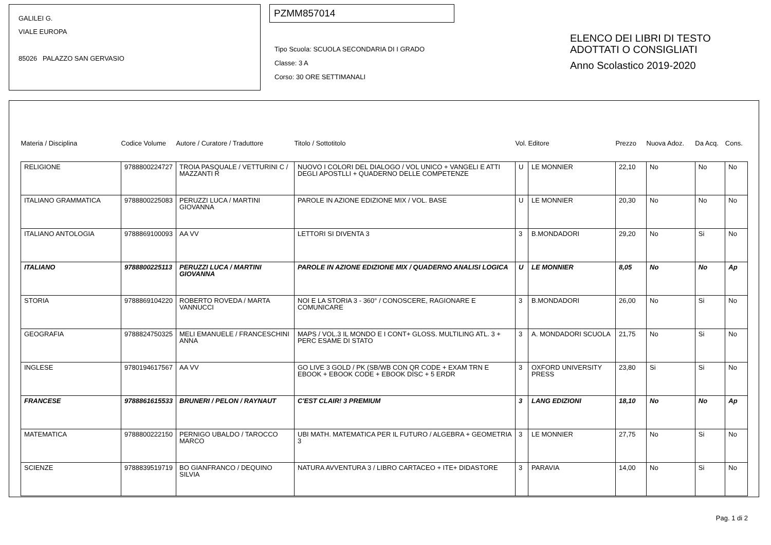GALILEI G.
VIALE EUROPA
85026 PALAZZO SAN GERVASIO
PZMM857014
Tipo Scuola: SCUOLA SECONDARIA DI I GRADO
Classe: 3 A
Corso: 30 ORE SETTIMANALI
ELENCO DEI LIBRI DI TESTO
ADOTTATI O CONSIGLIATI
Anno Scolastico 2019-2020
| Materia / Disciplina | Codice Volume | Autore / Curatore / Traduttore | Titolo / Sottotitolo | Vol. | Editore | Prezzo | Nuova Adoz. | Da Acq. | Cons. |
| --- | --- | --- | --- | --- | --- | --- | --- | --- | --- |
| RELIGIONE | 9788800224727 | TROIA PASQUALE / VETTURINI C / MAZZANTI R | NUOVO I COLORI DEL DIALOGO / VOL UNICO + VANGELI E ATTI DEGLI APOSTLLI + QUADERNO DELLE COMPETENZE | U | LE MONNIER | 22,10 | No | No | No |
| ITALIANO GRAMMATICA | 9788800225083 | PERUZZI LUCA / MARTINI GIOVANNA | PAROLE IN AZIONE EDIZIONE MIX / VOL. BASE | U | LE MONNIER | 20,30 | No | No | No |
| ITALIANO ANTOLOGIA | 9788869100093 | AA VV | LETTORI SI DIVENTA 3 | 3 | B.MONDADORI | 29,20 | No | Si | No |
| ITALIANO | 9788800225113 | PERUZZI LUCA / MARTINI GIOVANNA | PAROLE IN AZIONE EDIZIONE MIX / QUADERNO ANALISI LOGICA | U | LE MONNIER | 8,05 | No | No | Ap |
| STORIA | 9788869104220 | ROBERTO ROVEDA / MARTA VANNUCCI | NOI E LA STORIA 3 - 360° / CONOSCERE, RAGIONARE E COMUNICARE | 3 | B.MONDADORI | 26,00 | No | Si | No |
| GEOGRAFIA | 9788824750325 | MELI EMANUELE / FRANCESCHINI ANNA | MAPS / VOL.3 IL MONDO E I CONT+ GLOSS. MULTILING ATL. 3 + PERC ESAME DI STATO | 3 | A. MONDADORI SCUOLA | 21,75 | No | Si | No |
| INGLESE | 9780194617567 | AA VV | GO LIVE 3 GOLD / PK (SB/WB CON QR CODE + EXAM TRN E EBOOK + EBOOK CODE + EBOOK DISC + 5 ERDR | 3 | OXFORD UNIVERSITY PRESS | 23,80 | Si | Si | No |
| FRANCESE | 9788861615533 | BRUNERI / PELON / RAYNAUT | C'EST CLAIR! 3 PREMIUM | 3 | LANG EDIZIONI | 18,10 | No | No | Ap |
| MATEMATICA | 9788800222150 | PERNIGO UBALDO / TAROCCO MARCO | UBI MATH. MATEMATICA PER IL FUTURO / ALGEBRA + GEOMETRIA 3 | 3 | LE MONNIER | 27,75 | No | Si | No |
| SCIENZE | 9788839519719 | BO GIANFRANCO / DEQUINO SILVIA | NATURA AVVENTURA 3 / LIBRO CARTACEO + ITE+ DIDASTORE | 3 | PARAVIA | 14,00 | No | Si | No |
Pag. 1 di 2